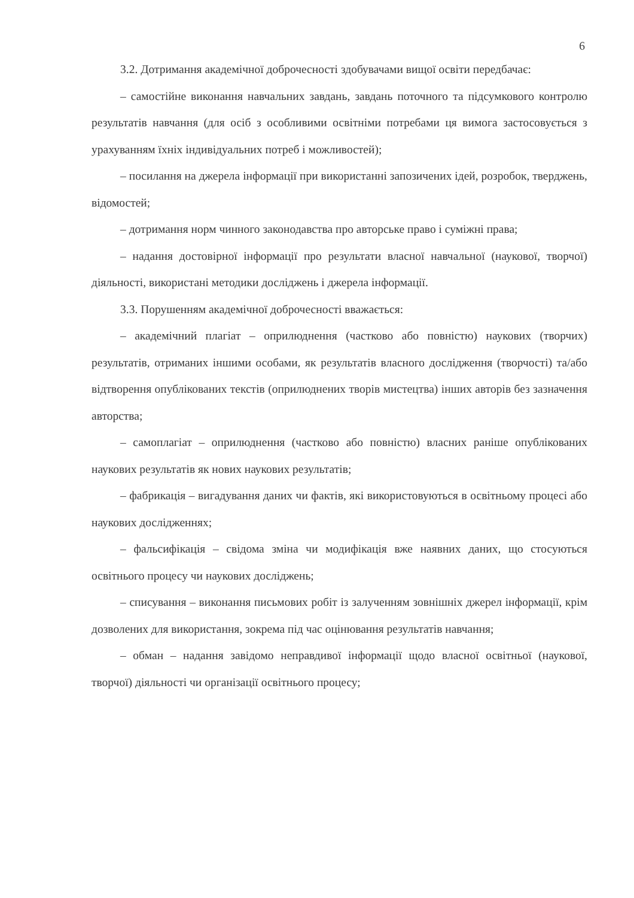6
3.2. Дотримання академічної доброчесності здобувачами вищої освіти передбачає:
– самостійне виконання навчальних завдань, завдань поточного та підсумкового контролю результатів навчання (для осіб з особливими освітніми потребами ця вимога застосовується з урахуванням їхніх індивідуальних потреб і можливостей);
– посилання на джерела інформації при використанні запозичених ідей, розробок, тверджень, відомостей;
– дотримання норм чинного законодавства про авторське право і суміжні права;
– надання достовірної інформації про результати власної навчальної (наукової, творчої) діяльності, використані методики досліджень і джерела інформації.
3.3. Порушенням академічної доброчесності вважається:
– академічний плагіат – оприлюднення (частково або повністю) наукових (творчих) результатів, отриманих іншими особами, як результатів власного дослідження (творчості) та/або відтворення опублікованих текстів (оприлюднених творів мистецтва) інших авторів без зазначення авторства;
– самоплагіат – оприлюднення (частково або повністю) власних раніше опублікованих наукових результатів як нових наукових результатів;
– фабрикація – вигадування даних чи фактів, які використовуються в освітньому процесі або наукових дослідженнях;
– фальсифікація – свідома зміна чи модифікація вже наявних даних, що стосуються освітнього процесу чи наукових досліджень;
– списування – виконання письмових робіт із залученням зовнішніх джерел інформації, крім дозволених для використання, зокрема під час оцінювання результатів навчання;
– обман – надання завідомо неправдивої інформації щодо власної освітньої (наукової, творчої) діяльності чи організації освітнього процесу;